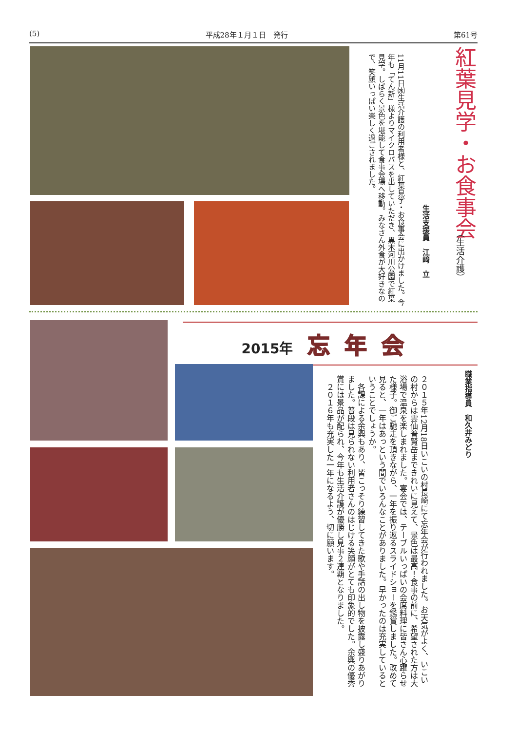(5) 平成28年１月１日　発行 第61号
紅葉見学・お食事会
（生活介護）
生活支援員　江﨑　立
11月11日㈬生活介護の利用者様と、紅葉見学・お食事会に出かけました。今年も「てん新」様よりマイクロバスを出していただき、黒木河川公園で紅葉見学。しばらく景色を堪能して食事会場へ移動。みなさん外食が大好きなので、笑顔いっぱい楽しく過ごされました。
2015年 忘年会
職業指導員　和久井みどり
２０１５年12月18日いこいの村長崎にて忘年会が行われました。お天気がよく、いこいの村からは雲仙普賢岳まできれいに見えて、景色は最高！食事の前に、希望された方は大浴場で温泉を楽しまれました。宴会では、テーブルいっぱいの会席料理に皆さん心躍らせた様子。御ご馳走を頂きながら、一年を振り返るスライドショーを鑑賞しました。改めて見ると、一年はあっという間でいろんなことがありました。早かったのは充実しているということでしょうか。
　各課による余興もあり、皆こっそり練習してきた歌や手話の出し物を披露し盛りあがりました。普段は見られない利用者さんのはじける笑顔がとても印象的でした。余興の優秀賞には景品が配られ、今年も生活介護が優勝し見事２連覇となりました。
　２０１６年も充実した一年になるよう、切に願います。